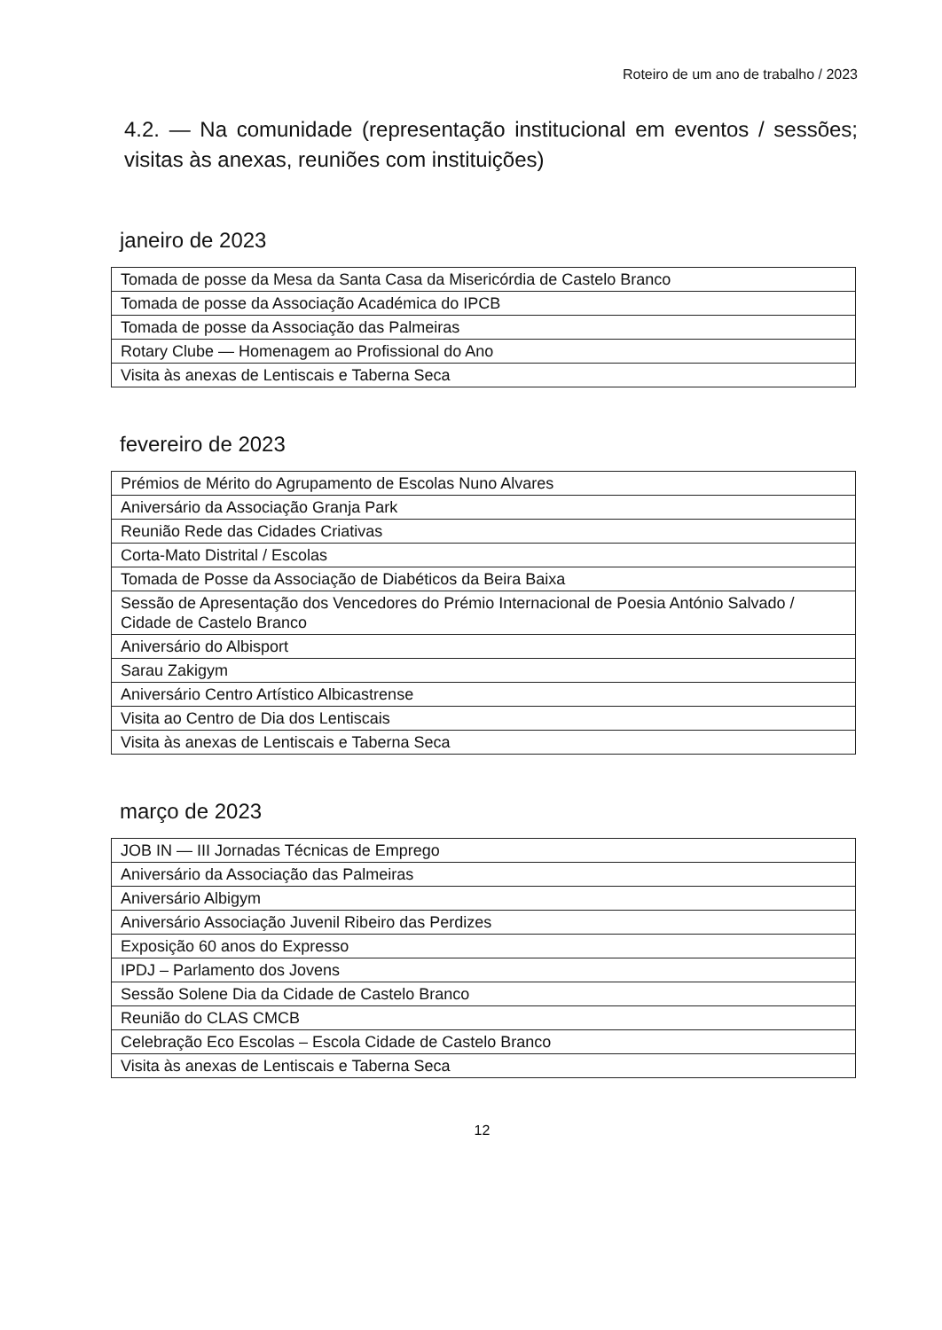Roteiro de um ano de trabalho / 2023
4.2. — Na comunidade (representação institucional em eventos / sessões; visitas às anexas, reuniões com instituições)
janeiro de 2023
| Tomada de posse da Mesa da Santa Casa da Misericórdia de Castelo Branco |
| Tomada de posse da Associação Académica do IPCB |
| Tomada de posse da Associação das Palmeiras |
| Rotary Clube — Homenagem ao Profissional do Ano |
| Visita às anexas de Lentiscais e Taberna Seca |
fevereiro de 2023
| Prémios de Mérito do Agrupamento de Escolas Nuno Alvares |
| Aniversário da Associação Granja Park |
| Reunião Rede das Cidades Criativas |
| Corta-Mato Distrital / Escolas |
| Tomada de Posse da Associação de Diabéticos da Beira Baixa |
| Sessão de Apresentação dos Vencedores do Prémio Internacional de Poesia António Salvado / Cidade de Castelo Branco |
| Aniversário do Albisport |
| Sarau Zakigym |
| Aniversário Centro Artístico Albicastrense |
| Visita ao Centro de Dia dos Lentiscais |
| Visita às anexas de Lentiscais e Taberna Seca |
março de 2023
| JOB IN — III Jornadas Técnicas de Emprego |
| Aniversário da Associação das Palmeiras |
| Aniversário Albigym |
| Aniversário Associação Juvenil Ribeiro das Perdizes |
| Exposição 60 anos do Expresso |
| IPDJ – Parlamento dos Jovens |
| Sessão Solene Dia da Cidade de Castelo Branco |
| Reunião do CLAS CMCB |
| Celebração Eco Escolas – Escola Cidade de Castelo Branco |
| Visita às anexas de Lentiscais e Taberna Seca |
12